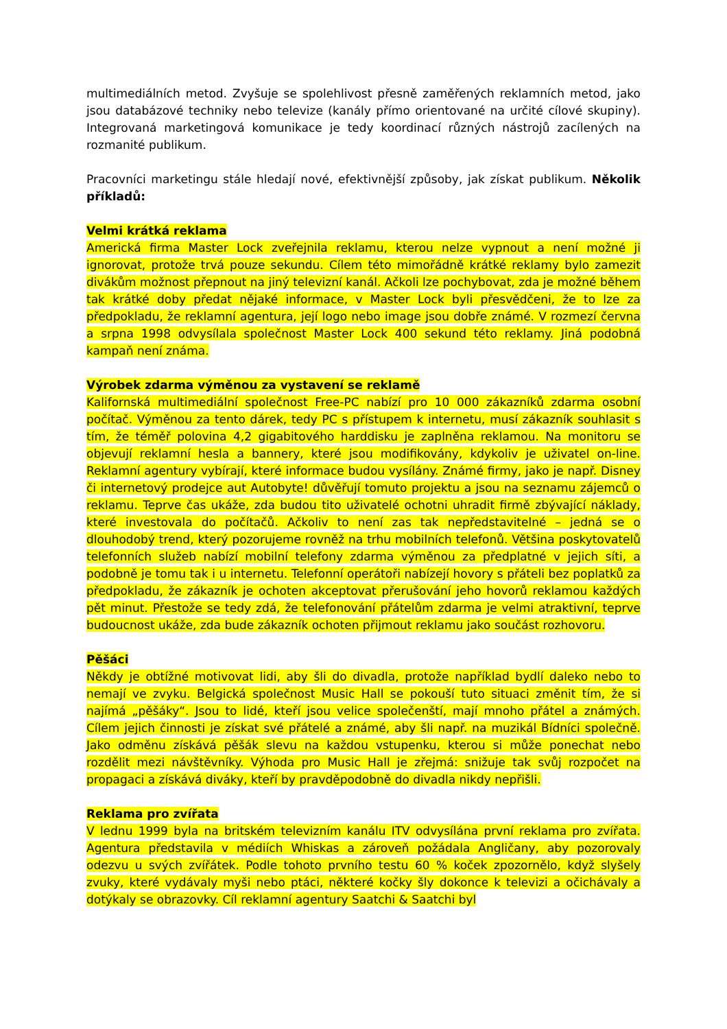multimediálních metod. Zvyšuje se spolehlivost přesně zaměřených reklamních metod, jako jsou databázové techniky nebo televize (kanály přímo orientované na určité cílové skupiny). Integrovaná marketingová komunikace je tedy koordinací různých nástrojů zacílených na rozmanité publikum.
Pracovníci marketingu stále hledají nové, efektivnější způsoby, jak získat publikum. Několik příkladů:
Velmi krátká reklama
Americká firma Master Lock zveřejnila reklamu, kterou nelze vypnout a není možné ji ignorovat, protože trvá pouze sekundu. Cílem této mimořádně krátké reklamy bylo zamezit divákům možnost přepnout na jiný televizní kanál. Ačkoli lze pochybovat, zda je možné během tak krátké doby předat nějaké informace, v Master Lock byli přesvědčeni, že to lze za předpokladu, že reklamní agentura, její logo nebo image jsou dobře známé. V rozmezí června a srpna 1998 odvysílala společnost Master Lock 400 sekund této reklamy. Jiná podobná kampaň není známa.
Výrobek zdarma výměnou za vystavení se reklamě
Kalifornská multimediální společnost Free-PC nabízí pro 10 000 zákazníků zdarma osobní počítač. Výměnou za tento dárek, tedy PC s přístupem k internetu, musí zákazník souhlasit s tím, že téměř polovina 4,2 gigabitového harddisku je zaplněna reklamou. Na monitoru se objevují reklamní hesla a bannery, které jsou modifikovány, kdykoliv je uživatel on-line. Reklamní agentury vybírají, které informace budou vysílány. Známé firmy, jako je např. Disney či internetový prodejce aut Autobyte! důvěřují tomuto projektu a jsou na seznamu zájemců o reklamu. Teprve čas ukáže, zda budou tito uživatelé ochotni uhradit firmě zbývající náklady, které investovala do počítačů. Ačkoliv to není zas tak nepředstavitelné – jedná se o dlouhodobý trend, který pozorujeme rovněž na trhu mobilních telefonů. Většina poskytovatelů telefonních služeb nabízí mobilní telefony zdarma výměnou za předplatné v jejich síti, a podobně je tomu tak i u internetu. Telefonní operátoři nabízejí hovory s přáteli bez poplatků za předpokladu, že zákazník je ochoten akceptovat přerušování jeho hovorů reklamou každých pět minut. Přestože se tedy zdá, že telefonování přátelům zdarma je velmi atraktivní, teprve budoucnost ukáže, zda bude zákazník ochoten přijmout reklamu jako součást rozhovoru.
Pěšáci
Někdy je obtížné motivovat lidi, aby šli do divadla, protože například bydlí daleko nebo to nemají ve zvyku. Belgická společnost Music Hall se pokouší tuto situaci změnit tím, že si najímá „pěšáky“. Jsou to lidé, kteří jsou velice společenští, mají mnoho přátel a známých. Cílem jejich činnosti je získat své přátelé a známé, aby šli např. na muzikál Bídníci společně. Jako odměnu získává pěšák slevu na každou vstupenku, kterou si může ponechat nebo rozdělit mezi návštěvníky. Výhoda pro Music Hall je zřejmá: snižuje tak svůj rozpočet na propagaci a získává diváky, kteří by pravděpodobně do divadla nikdy nepřišli.
Reklama pro zvířata
V lednu 1999 byla na britském televizním kanálu ITV odvysílána první reklama pro zvířata. Agentura představila v médiích Whiskas a zároveň požádala Angličany, aby pozorovaly odezvu u svých zvířátek. Podle tohoto prvního testu 60 % koček zpozornělo, když slyšely zvuky, které vydávaly myši nebo ptáci, některé kočky šly dokonce k televizi a očichávaly a dotýkaly se obrazovky. Cíl reklamní agentury Saatchi & Saatchi byl